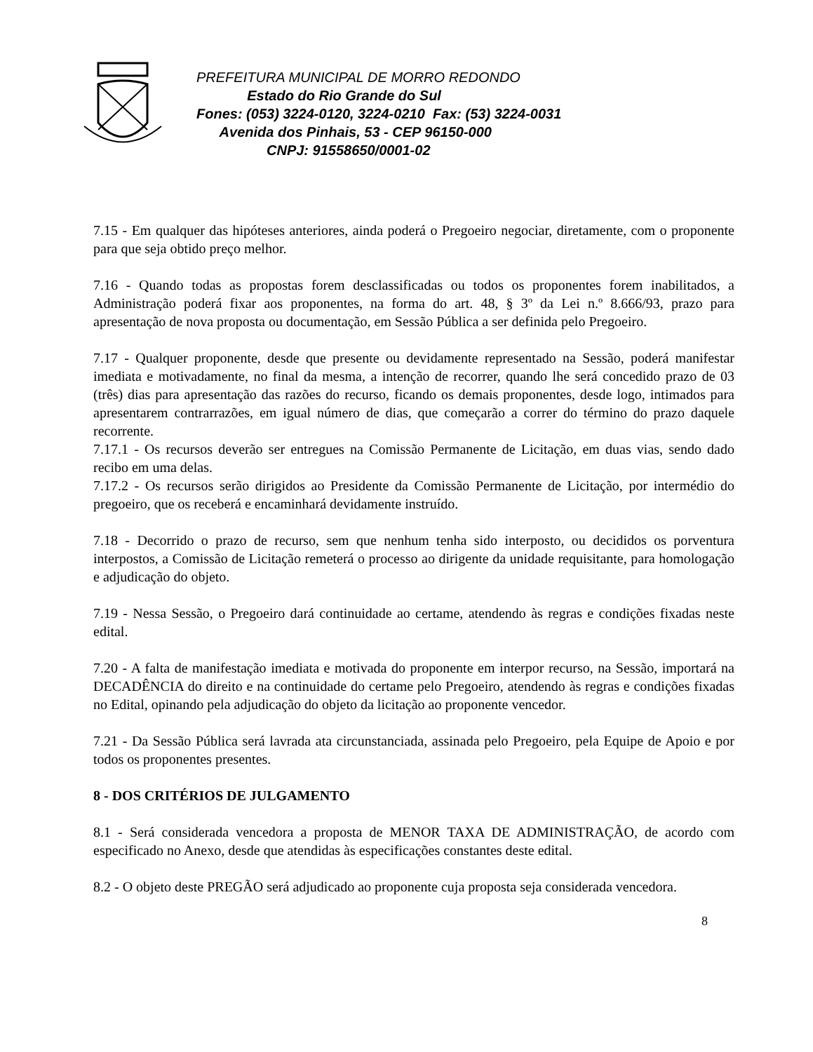PREFEITURA MUNICIPAL DE MORRO REDONDO
Estado do Rio Grande do Sul
Fones: (053) 3224-0120, 3224-0210 Fax: (53) 3224-0031
Avenida dos Pinhais, 53 - CEP 96150-000
CNPJ: 91558650/0001-02
7.15 - Em qualquer das hipóteses anteriores, ainda poderá o Pregoeiro negociar, diretamente, com o proponente para que seja obtido preço melhor.
7.16 - Quando todas as propostas forem desclassificadas ou todos os proponentes forem inabilitados, a Administração poderá fixar aos proponentes, na forma do art. 48, § 3º da Lei n.º 8.666/93, prazo para apresentação de nova proposta ou documentação, em Sessão Pública a ser definida pelo Pregoeiro.
7.17 - Qualquer proponente, desde que presente ou devidamente representado na Sessão, poderá manifestar imediata e motivadamente, no final da mesma, a intenção de recorrer, quando lhe será concedido prazo de 03 (três) dias para apresentação das razões do recurso, ficando os demais proponentes, desde logo, intimados para apresentarem contrarrazões, em igual número de dias, que começarão a correr do término do prazo daquele recorrente.
7.17.1 - Os recursos deverão ser entregues na Comissão Permanente de Licitação, em duas vias, sendo dado recibo em uma delas.
7.17.2 - Os recursos serão dirigidos ao Presidente da Comissão Permanente de Licitação, por intermédio do pregoeiro, que os receberá e encaminhará devidamente instruído.
7.18 - Decorrido o prazo de recurso, sem que nenhum tenha sido interposto, ou decididos os porventura interpostos, a Comissão de Licitação remeterá o processo ao dirigente da unidade requisitante, para homologação e adjudicação do objeto.
7.19 - Nessa Sessão, o Pregoeiro dará continuidade ao certame, atendendo às regras e condições fixadas neste edital.
7.20 - A falta de manifestação imediata e motivada do proponente em interpor recurso, na Sessão, importará na DECADÊNCIA do direito e na continuidade do certame pelo Pregoeiro, atendendo às regras e condições fixadas no Edital, opinando pela adjudicação do objeto da licitação ao proponente vencedor.
7.21 - Da Sessão Pública será lavrada ata circunstanciada, assinada pelo Pregoeiro, pela Equipe de Apoio e por todos os proponentes presentes.
8 - DOS CRITÉRIOS DE JULGAMENTO
8.1 - Será considerada vencedora a proposta de MENOR TAXA DE ADMINISTRAÇÃO, de acordo com especificado no Anexo, desde que atendidas às especificações constantes deste edital.
8.2 - O objeto deste PREGÃO será adjudicado ao proponente cuja proposta seja considerada vencedora.
8